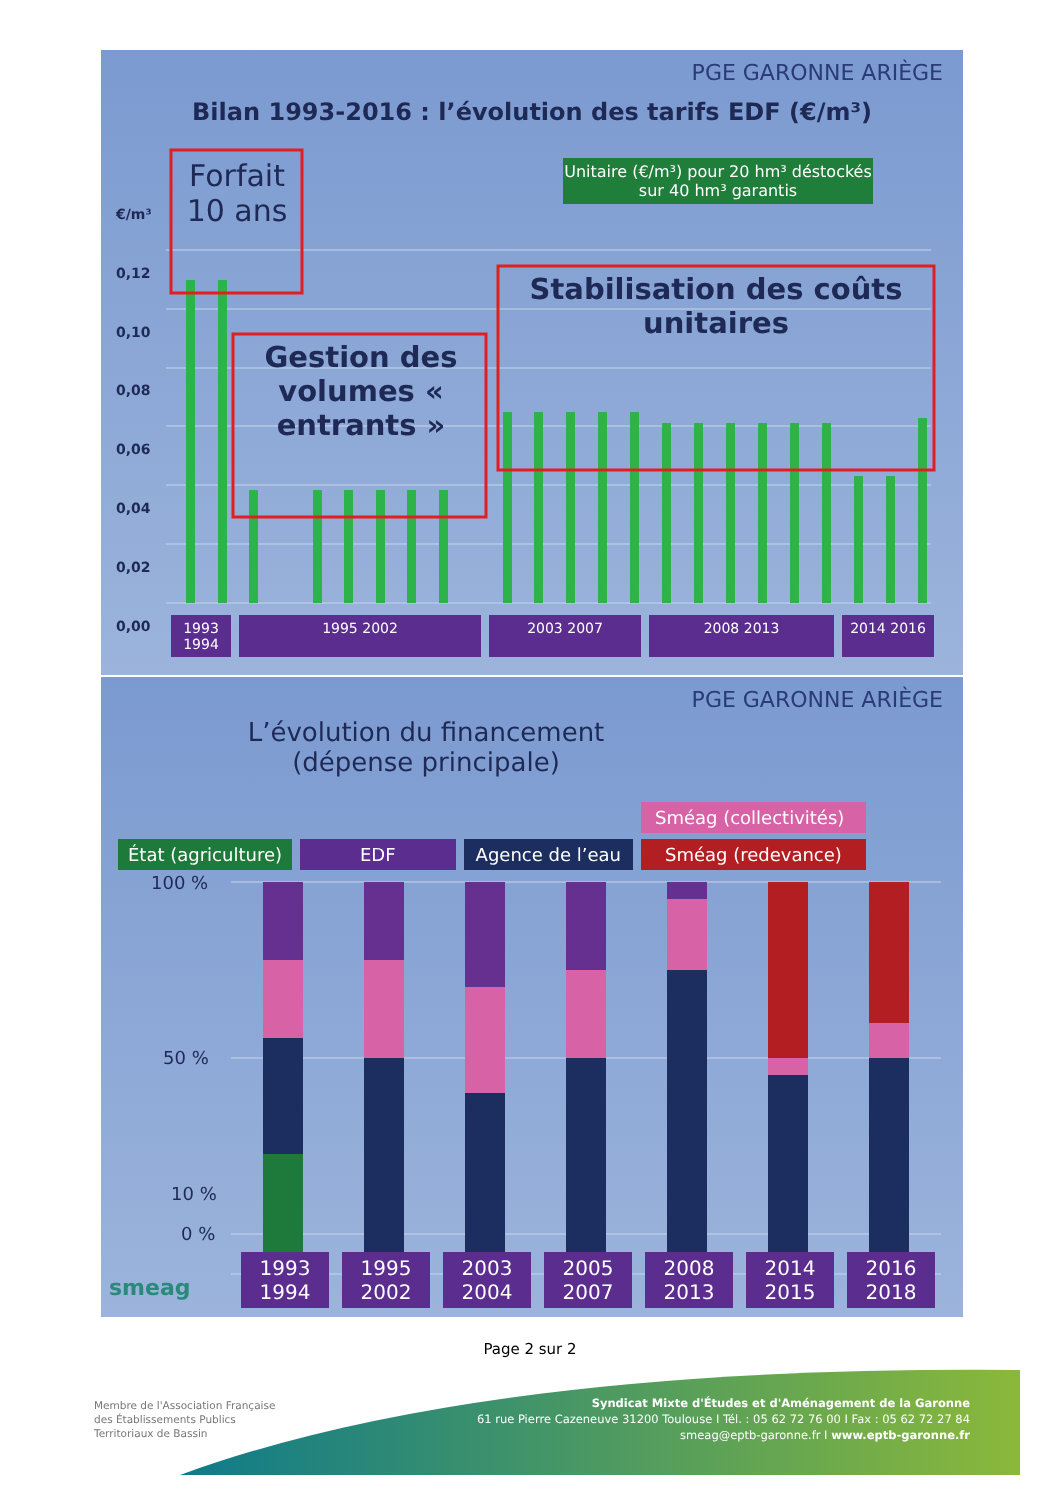PGE GARONNE ARIÈGE
Bilan 1993-2016 : l’évolution des tarifs EDF (€/m³)
€/m³
0,12
0,10
0,08
0,06
0,04
0,02
0,00
Forfait 10 ans
Unitaire (€/m³) pour 20 hm³ déstockés sur 40 hm³ garantis
Gestion des volumes « entrants »
Stabilisation des coûts unitaires
1993 1994
1995 2002 2003 2007 2008 2013 2014 2016
PGE GARONNE ARIÈGE
L’évolution du financement (dépense principale)
État (agriculture)
EDF
Agence de l’eau
Sméag (collectivités)
Sméag (redevance)
100 %
50 %
10 %
0 %
smeag
1993 1994
1995 2002
2003 2004
2005 2007
2008 2013
2014 2015
2016 2018
Page 2 sur 2
Membre de l'Association Française
des Établissements Publics
Territoriaux de Bassin
Syndicat Mixte d'Études et d'Aménagement de la Garonne
61 rue Pierre Cazeneuve 31200 Toulouse I Tél. : 05 62 72 76 00 I Fax : 05 62 72 27 84
smeag@eptb-garonne.fr I www.eptb-garonne.fr